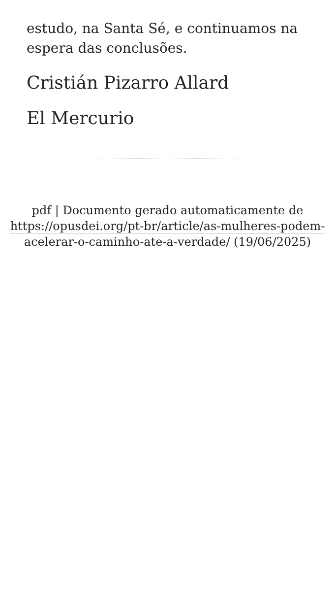estudo, na Santa Sé, e continuamos na espera das conclusões.
Cristián Pizarro Allard
El Mercurio
pdf | Documento gerado automaticamente de https://opusdei.org/pt-br/article/as-mulheres-podem-acelerar-o-caminho-ate-a-verdade/ (19/06/2025)